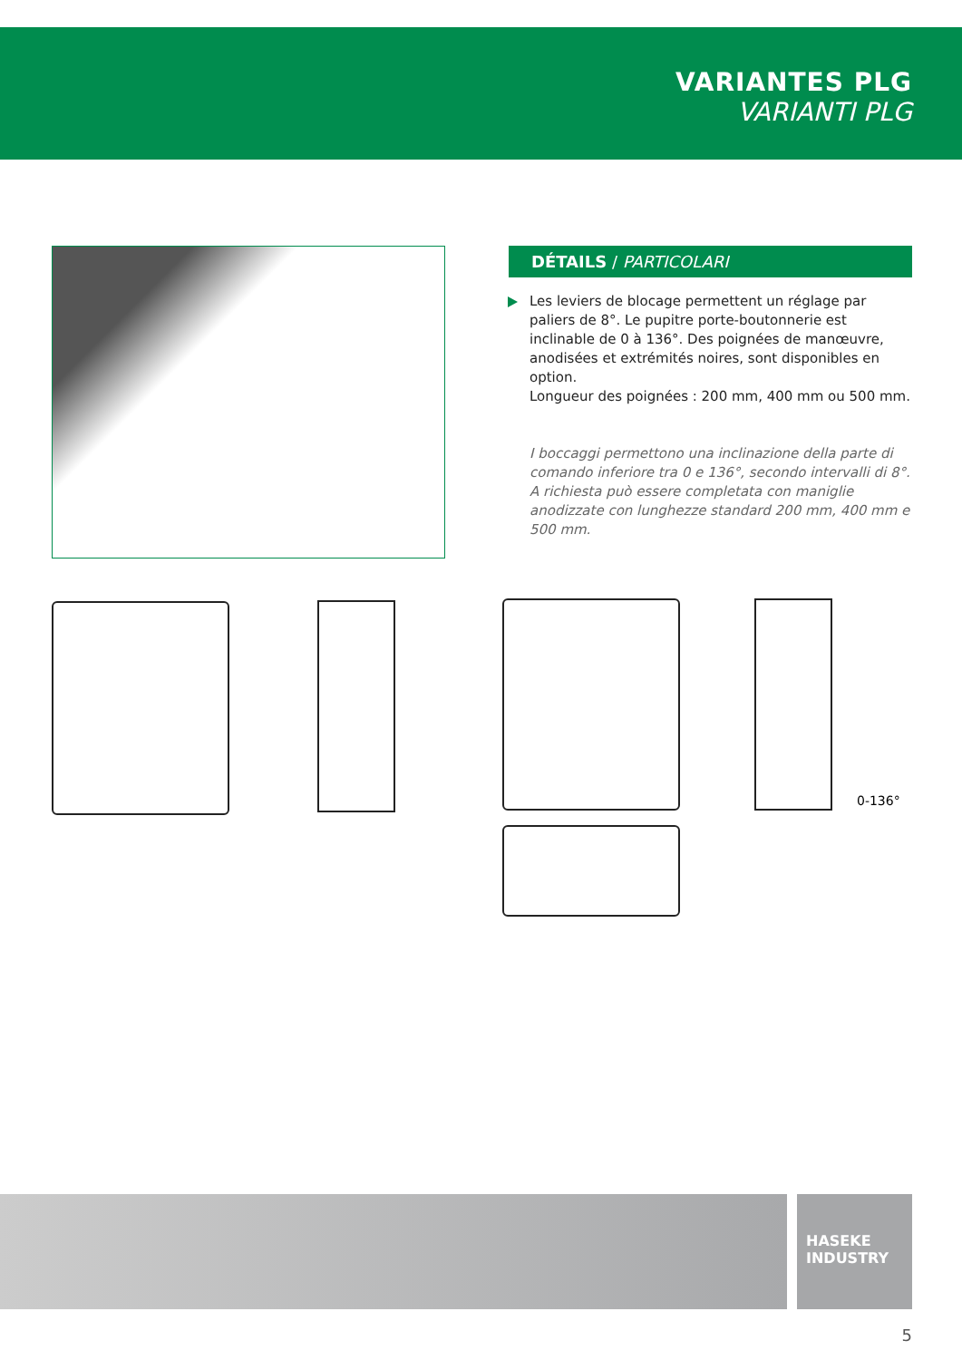VARIANTES PLG
VARIANTI PLG
DÉTAILS / PARTICOLARI
Les leviers de blocage permettent un réglage par paliers de 8°. Le pupitre porte-boutonnerie est inclinable de 0 à 136°. Des poignées de manœuvre, anodisées et extrémités noires, sont disponibles en option.
Longueur des poignées : 200 mm, 400 mm ou 500 mm.
I boccaggi permettono una inclinazione della parte di comando inferiore tra 0 e 136°, secondo intervalli di 8°. A richiesta può essere completata con maniglie anodizzate con lunghezze standard 200 mm, 400 mm e 500 mm.
0-136°
HASEKE
INDUSTRY
5